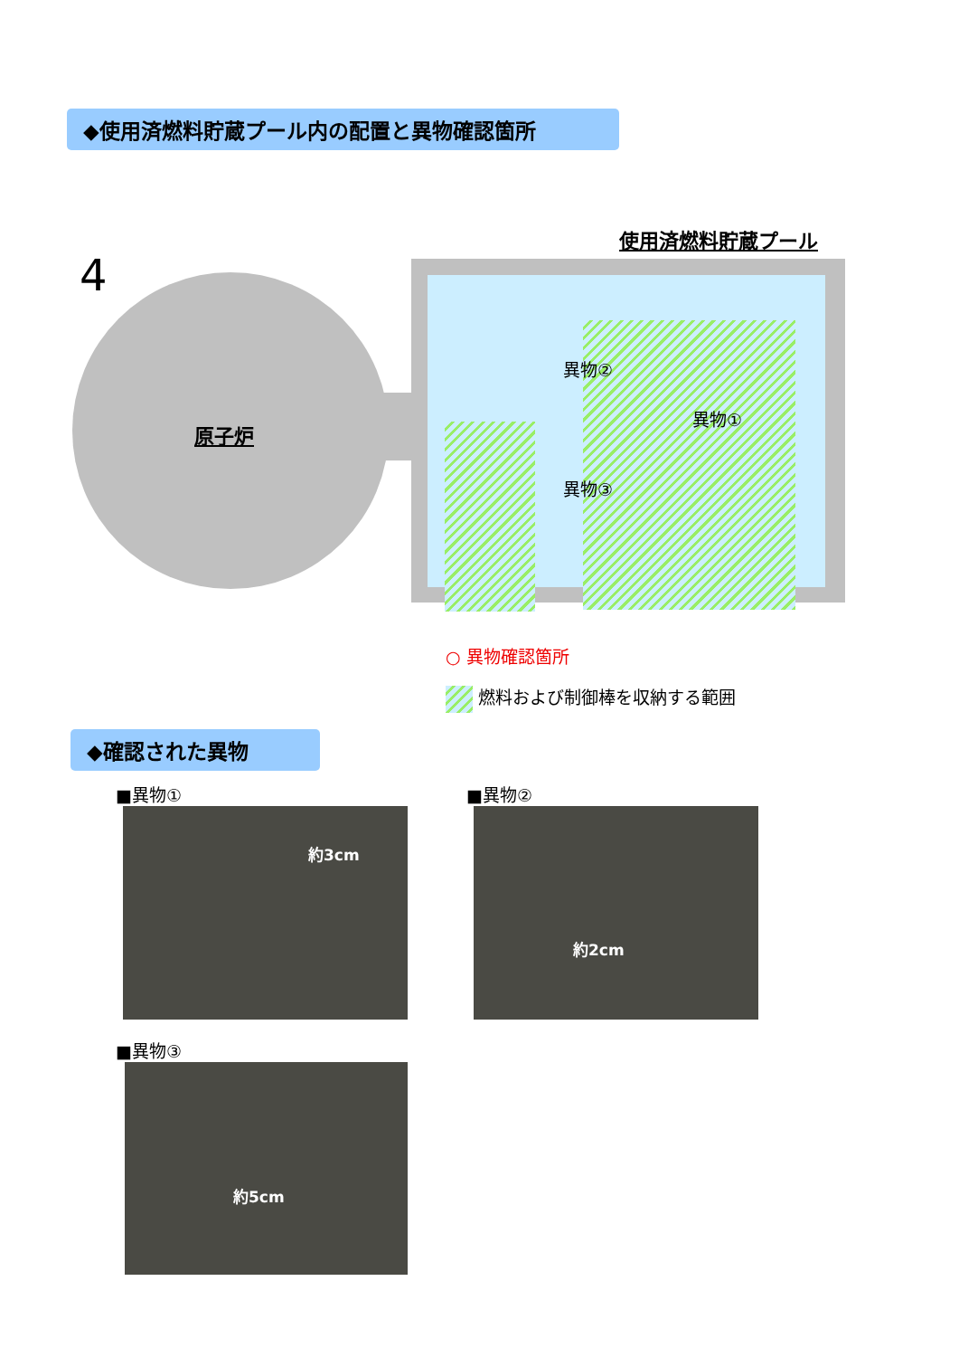◆使用済燃料貯蔵プール内の配置と異物確認箇所
使用済燃料貯蔵プール
4
原子炉
異物②
異物①
異物③
○ 異物確認箇所
燃料および制御棒を収納する範囲
◆確認された異物
■異物①
約3cm
■異物②
約2cm
■異物③
約5cm